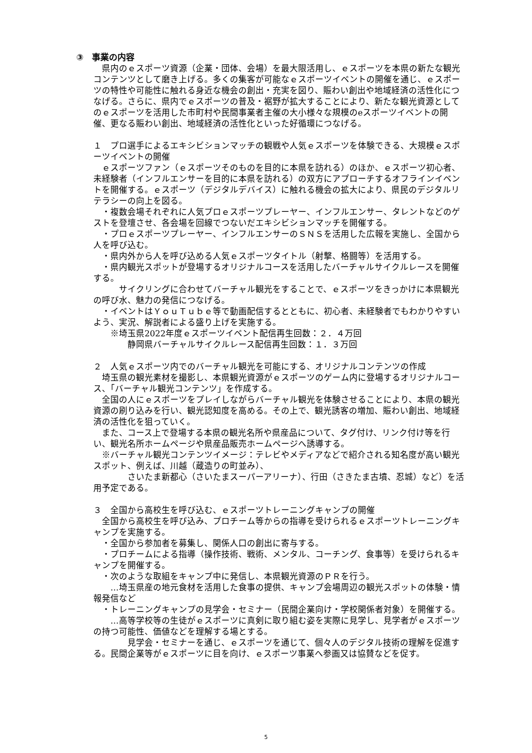③　事業の内容
　県内のｅスポーツ資源（企業・団体、会場）を最大限活用し、ｅスポーツを本県の新たな観光コンテンツとして磨き上げる。多くの集客が可能なｅスポーツイベントの開催を通じ、ｅスポーツの特性や可能性に触れる身近な機会の創出・充実を図り、賑わい創出や地域経済の活性化につなげる。さらに、県内でｅスポーツの普及・裾野が拡大することにより、新たな観光資源としてのｅスポーツを活用した市町村や民間事業者主催の大小様々な規模のeスポーツイベントの開催、更なる賑わい創出、地域経済の活性化といった好循環につなげる。
１　プロ選手によるエキシビションマッチの観戦や人気ｅスポーツを体験できる、大規模ｅスポーツイベントの開催
　ｅスポーツファン（ｅスポーツそのものを目的に本県を訪れる）のほか、ｅスポーツ初心者、未経験者（インフルエンサーを目的に本県を訪れる）の双方にアプローチするオフラインイベントを開催する。ｅスポーツ（デジタルデバイス）に触れる機会の拡大により、県民のデジタルリテラシーの向上を図る。
　・複数会場それぞれに人気プロｅスポーツプレーヤー、インフルエンサー、タレントなどのゲストを登壇させ、各会場を回線でつないだエキシビションマッチを開催する。
　・プロｅスポーツプレーヤー、インフルエンサーのＳＮＳを活用した広報を実施し、全国から人を呼び込む。
　・県内外から人を呼び込める人気ｅスポーツタイトル（射撃、格闘等）を活用する。
　・県内観光スポットが登場するオリジナルコースを活用したバーチャルサイクルレースを開催する。
　　　サイクリングに合わせてバーチャル観光をすることで、ｅスポーツをきっかけに本県観光の呼び水、魅力の発信につなげる。
　・イベントはＹｏｕＴｕｂｅ等で動画配信するとともに、初心者、未経験者でもわかりやすいよう、実況、解説者による盛り上げを実施する。
　　※埼玉県2022年度ｅスポーツイベント配信再生回数：２．４万回
　　　　静岡県バーチャルサイクルレース配信再生回数：１．３万回
２　人気ｅスポーツ内でのバーチャル観光を可能にする、オリジナルコンテンツの作成
　埼玉県の観光素材を撮影し、本県観光資源がｅスポーツのゲーム内に登場するオリジナルコース、「バーチャル観光コンテンツ」を作成する。
　全国の人にｅスポーツをプレイしながらバーチャル観光を体験させることにより、本県の観光資源の刷り込みを行い、観光認知度を高める。その上で、観光誘客の増加、賑わい創出、地域経済の活性化を狙っていく。
　また、コース上で登場する本県の観光名所や県産品について、タグ付け、リンク付け等を行い、観光名所ホームページや県産品販売ホームページへ誘導する。
　※バーチャル観光コンテンツイメージ：テレビやメディアなどで紹介される知名度が高い観光スポット、例えば、川越（蔵造りの町並み）、
　　　　さいたま新都心（さいたまスーパーアリーナ）、行田（さきたま古墳、忍城）など）を活用予定である。
３　全国から高校生を呼び込む、ｅスポーツトレーニングキャンプの開催
　全国から高校生を呼び込み、プロチーム等からの指導を受けられるｅスポーツトレーニングキャンプを実施する。
　・全国から参加者を募集し、関係人口の創出に寄与する。
　・プロチームによる指導（操作技術、戦術、メンタル、コーチング、食事等）を受けられるキャンプを開催する。
　・次のような取組をキャンプ中に発信し、本県観光資源のＰＲを行う。
　　…埼玉県産の地元食材を活用した食事の提供、キャンプ会場周辺の観光スポットの体験・情報発信など
　・トレーニングキャンプの見学会・セミナー（民間企業向け・学校関係者対象）を開催する。
　　…高等学校等の生徒がｅスポーツに真剣に取り組む姿を実際に見学し、見学者がｅスポーツの持つ可能性、価値などを理解する場とする。
　　　　見学会・セミナーを通じ、ｅスポーツを通じて、個々人のデジタル技術の理解を促進する。民間企業等がｅスポーツに目を向け、ｅスポーツ事業へ参画又は協賛などを促す。
5